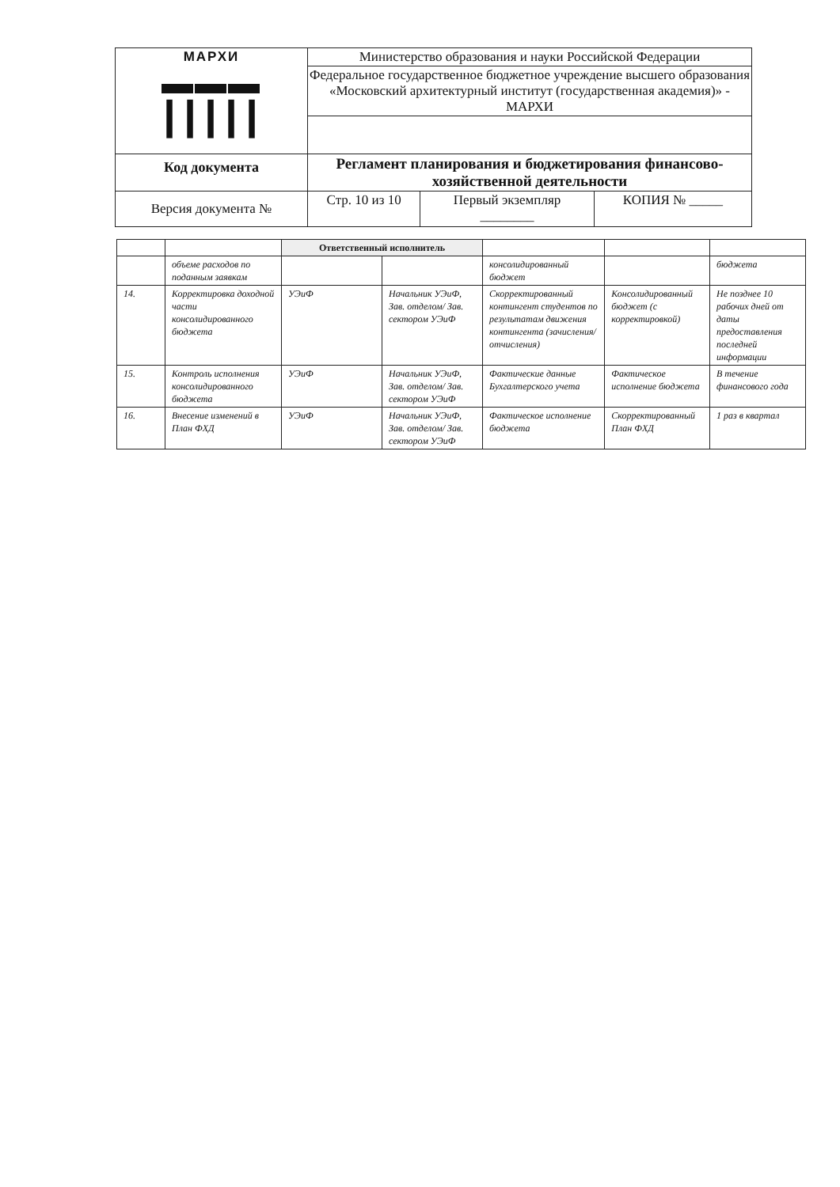| МАРХИ ▬▬▬ ┃┃┃┃┃ | Министерство образования и науки Российской Федерации | | |
| | Федеральное государственное бюджетное учреждение высшего образования «Московский архитектурный институт (государственная академия)» - МАРХИ | | |
| Код документа | Регламент планирования и бюджетирования финансово-хозяйственной деятельности | | |
| Версия документа № | Стр. 10 из 10 | Первый экземпляр ________ | КОПИЯ № _____ |
| | | Ответственный исполнитель | | | | |
| --- | --- | --- | --- | --- | --- | --- |
| | объеме расходов по поданным заявкам | | | консолидированный бюджет | | бюджета |
| 14. | Корректировка доходной части консолидированного бюджета | УЭиФ | Начальник УЭиФ, Зав. отделом/ Зав. сектором УЭиФ | Скорректированный контингент студентов по результатам движения контингента (зачисления/отчисления) | Консолидированный бюджет (с корректировкой) | Не позднее 10 рабочих дней от даты предоставления последней информации |
| 15. | Контроль исполнения консолидированного бюджета | УЭиФ | Начальник УЭиФ, Зав. отделом/ Зав. сектором УЭиФ | Фактические данные Бухгалтерского учета | Фактическое исполнение бюджета | В течение финансового года |
| 16. | Внесение изменений в План ФХД | УЭиФ | Начальник УЭиФ, Зав. отделом/ Зав. сектором УЭиФ | Фактическое исполнение бюджета | Скорректированный План ФХД | 1 раз в квартал |